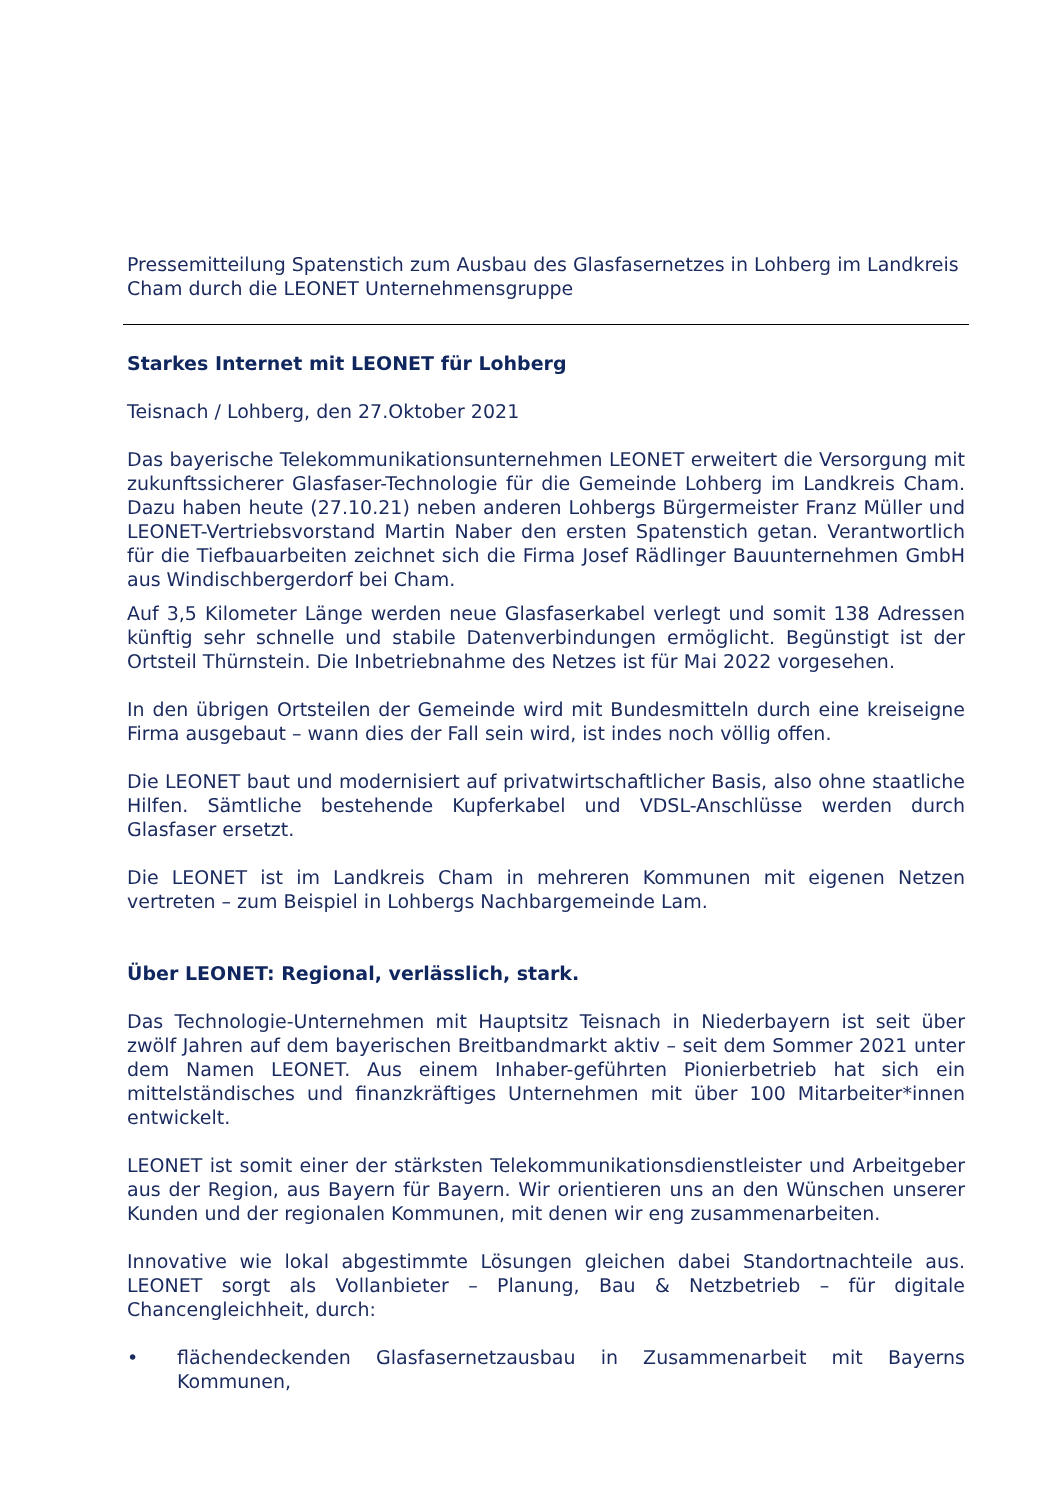Pressemitteilung Spatenstich zum Ausbau des Glasfasernetzes in Lohberg im Landkreis Cham durch die LEONET Unternehmensgruppe
Starkes Internet mit LEONET für Lohberg
Teisnach / Lohberg, den 27.Oktober 2021
Das bayerische Telekommunikationsunternehmen LEONET erweitert die Versorgung mit zukunftssicherer Glasfaser-Technologie für die Gemeinde Lohberg im Landkreis Cham. Dazu haben heute (27.10.21) neben anderen Lohbergs Bürgermeister Franz Müller und LEONET-Vertriebsvorstand Martin Naber den ersten Spatenstich getan. Verantwortlich für die Tiefbauarbeiten zeichnet sich die Firma Josef Rädlinger Bauunternehmen GmbH aus Windischbergerdorf bei Cham.
Auf 3,5 Kilometer Länge werden neue Glasfaserkabel verlegt und somit 138 Adressen künftig sehr schnelle und stabile Datenverbindungen ermöglicht. Begünstigt ist der Ortsteil Thürnstein. Die Inbetriebnahme des Netzes ist für Mai 2022 vorgesehen.
In den übrigen Ortsteilen der Gemeinde wird mit Bundesmitteln durch eine kreiseigne Firma ausgebaut – wann dies der Fall sein wird, ist indes noch völlig offen.
Die LEONET baut und modernisiert auf privatwirtschaftlicher Basis, also ohne staatliche Hilfen. Sämtliche bestehende Kupferkabel und VDSL-Anschlüsse werden durch Glasfaser ersetzt.
Die LEONET ist im Landkreis Cham in mehreren Kommunen mit eigenen Netzen vertreten – zum Beispiel in Lohbergs Nachbargemeinde Lam.
Über LEONET: Regional, verlässlich, stark.
Das Technologie-Unternehmen mit Hauptsitz Teisnach in Niederbayern ist seit über zwölf Jahren auf dem bayerischen Breitbandmarkt aktiv – seit dem Sommer 2021 unter dem Namen LEONET. Aus einem Inhaber-geführten Pionierbetrieb hat sich ein mittelständisches und finanzkräftiges Unternehmen mit über 100 Mitarbeiter*innen entwickelt.
LEONET ist somit einer der stärksten Telekommunikationsdienstleister und Arbeitgeber aus der Region, aus Bayern für Bayern. Wir orientieren uns an den Wünschen unserer Kunden und der regionalen Kommunen, mit denen wir eng zusammenarbeiten.
Innovative wie lokal abgestimmte Lösungen gleichen dabei Standortnachteile aus. LEONET sorgt als Vollanbieter – Planung, Bau & Netzbetrieb – für digitale Chancengleichheit, durch:
• flächendeckenden Glasfasernetzausbau in Zusammenarbeit mit Bayerns Kommunen,